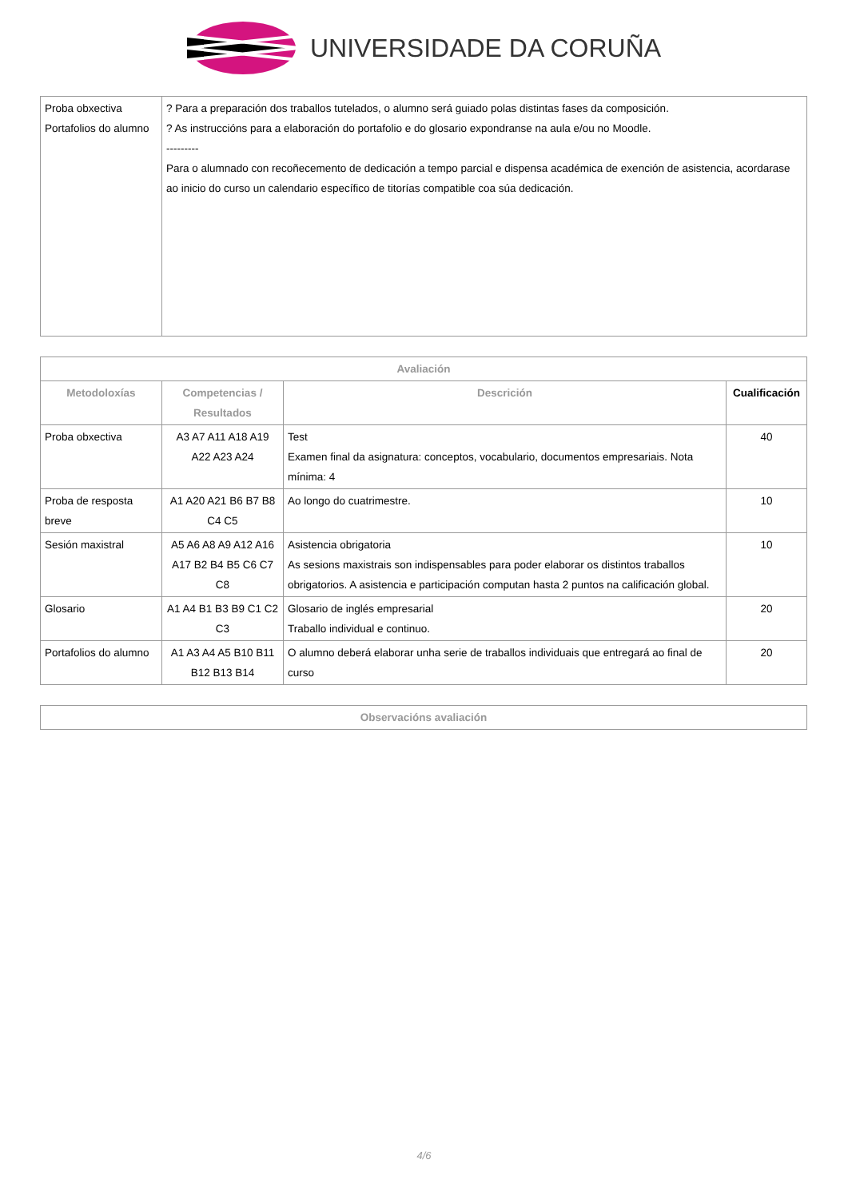UNIVERSIDADE DA CORUÑA
| Proba obxectiva Portafolios do alumno | ? Para a preparación dos traballos tutelados, o alumno será guiado polas distintas fases da composición. ? As instruccións para a elaboración do portafolio e do glosario expondranse na aula e/ou no Moodle. --------- Para o alumnado con recoñecemento de dedicación a tempo parcial e dispensa académica de exención de asistencia, acordarase ao inicio do curso un calendario específico de titorías compatible coa súa dedicación. |
| Avaliación | | | |
| --- | --- | --- | --- |
| Metodoloxías | Competencias / Resultados | Descrición | Cualificación |
| Proba obxectiva | A3 A7 A11 A18 A19 A22 A23 A24 | Test Examen final da asignatura: conceptos, vocabulario, documentos empresariais. Nota mínima: 4 | 40 |
| Proba de resposta breve | A1 A20 A21 B6 B7 B8 C4 C5 | Ao longo do cuatrimestre. | 10 |
| Sesión maxistral | A5 A6 A8 A9 A12 A16 A17 B2 B4 B5 C6 C7 C8 | Asistencia obrigatoria As sesions maxistrais son indispensables para poder elaborar os distintos traballos obrigatorios. A asistencia e participación computan hasta 2 puntos na calificación global. | 10 |
| Glosario | A1 A4 B1 B3 B9 C1 C2 C3 | Glosario de inglés empresarial Traballo individual e continuo. | 20 |
| Portafolios do alumno | A1 A3 A4 A5 B10 B11 B12 B13 B14 | O alumno deberá elaborar unha serie de traballos individuais que entregará ao final de curso | 20 |
| Observacións avaliación |
| --- |
4/6